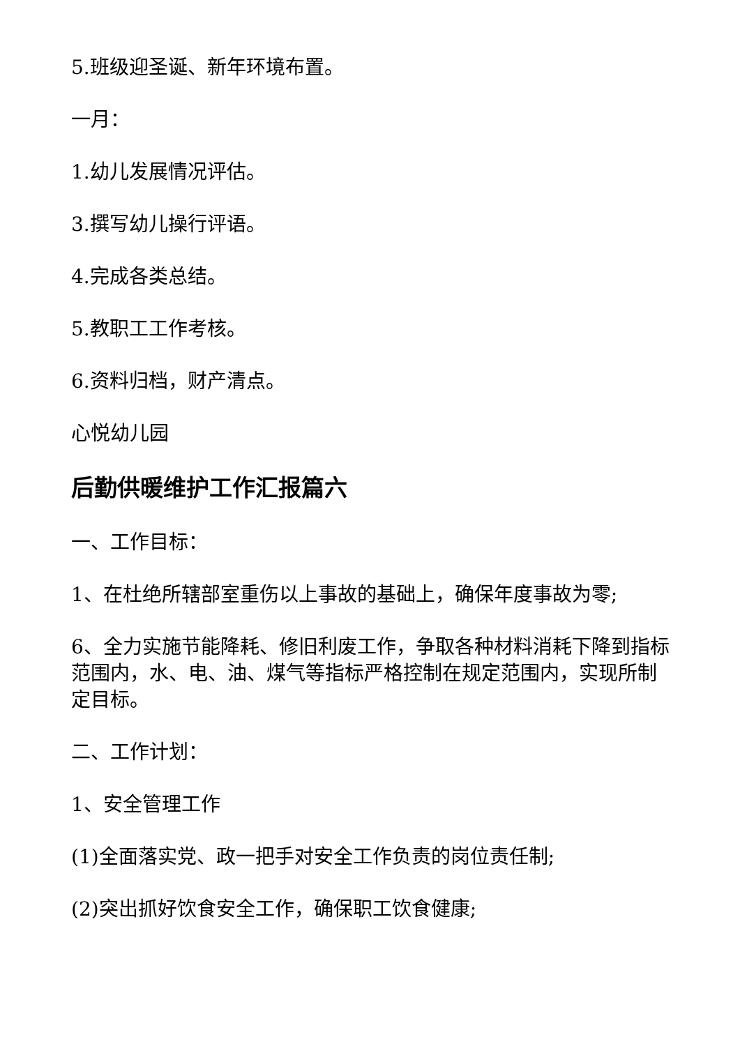5.班级迎圣诞、新年环境布置。
一月：
1.幼儿发展情况评估。
3.撰写幼儿操行评语。
4.完成各类总结。
5.教职工工作考核。
6.资料归档，财产清点。
心悦幼儿园
后勤供暖维护工作汇报篇六
一、工作目标：
1、在杜绝所辖部室重伤以上事故的基础上，确保年度事故为零;
6、全力实施节能降耗、修旧利废工作，争取各种材料消耗下降到指标范围内，水、电、油、煤气等指标严格控制在规定范围内，实现所制定目标。
二、工作计划：
1、安全管理工作
(1)全面落实党、政一把手对安全工作负责的岗位责任制;
(2)突出抓好饮食安全工作，确保职工饮食健康;